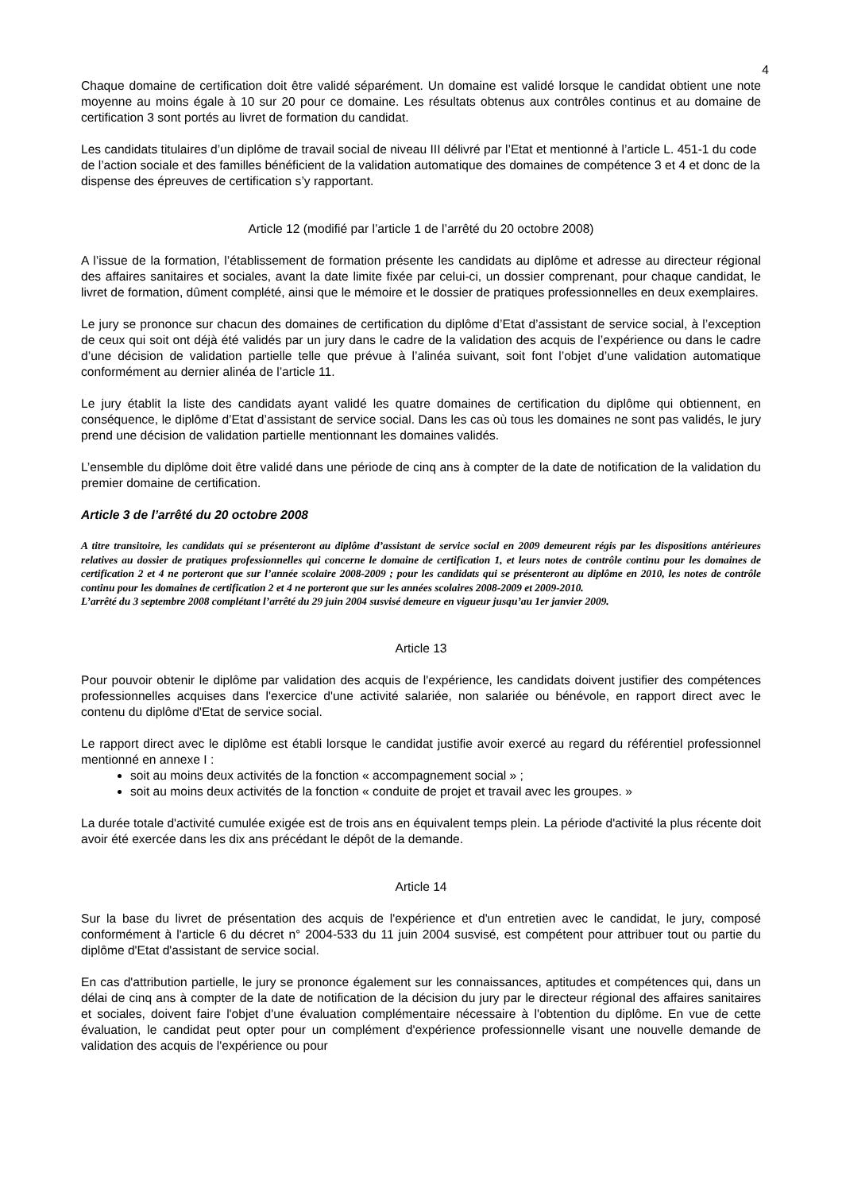4
Chaque domaine de certification doit être validé séparément. Un domaine est validé lorsque le candidat obtient une note moyenne au moins égale à 10 sur 20 pour ce domaine. Les résultats obtenus aux contrôles continus et au domaine de certification 3 sont portés au livret de formation du candidat.
Les candidats titulaires d’un diplôme de travail social de niveau III délivré par l’Etat et mentionné à l’article L. 451-1 du code de l’action sociale et des familles bénéficient de la validation automatique des domaines de compétence 3 et 4 et donc de la dispense des épreuves de certification s’y rapportant.
Article 12 (modifié par l’article 1 de l’arrêté du 20 octobre 2008)
A l’issue de la formation, l’établissement de formation présente les candidats au diplôme et adresse au directeur régional des affaires sanitaires et sociales, avant la date limite fixée par celui-ci, un dossier comprenant, pour chaque candidat, le livret de formation, dûment complété, ainsi que le mémoire et le dossier de pratiques professionnelles en deux exemplaires.
Le jury se prononce sur chacun des domaines de certification du diplôme d’Etat d’assistant de service social, à l’exception de ceux qui soit ont déjà été validés par un jury dans le cadre de la validation des acquis de l’expérience ou dans le cadre d’une décision de validation partielle telle que prévue à l’alinéa suivant, soit font l’objet d’une validation automatique conformément au dernier alinéa de l’article 11.
Le jury établit la liste des candidats ayant validé les quatre domaines de certification du diplôme qui obtiennent, en conséquence, le diplôme d’Etat d’assistant de service social. Dans les cas où tous les domaines ne sont pas validés, le jury prend une décision de validation partielle mentionnant les domaines validés.
L’ensemble du diplôme doit être validé dans une période de cinq ans à compter de la date de notification de la validation du premier domaine de certification.
Article 3 de l’arrêté du 20 octobre 2008
A titre transitoire, les candidats qui se présenteront au diplôme d’assistant de service social en 2009 demeurent régis par les dispositions antérieures relatives au dossier de pratiques professionnelles qui concerne le domaine de certification 1, et leurs notes de contrôle continu pour les domaines de certification 2 et 4 ne porteront que sur l’année scolaire 2008-2009 ; pour les candidats qui se présenteront au diplôme en 2010, les notes de contrôle continu pour les domaines de certification 2 et 4 ne porteront que sur les années scolaires 2008-2009 et 2009-2010.
L’arrêté du 3 septembre 2008 complétant l’arrêté du 29 juin 2004 susvisé demeure en vigueur jusqu’au 1er janvier 2009.
Article 13
Pour pouvoir obtenir le diplôme par validation des acquis de l'expérience, les candidats doivent justifier des compétences professionnelles acquises dans l'exercice d'une activité salariée, non salariée ou bénévole, en rapport direct avec le contenu du diplôme d'Etat de service social.
Le rapport direct avec le diplôme est établi lorsque le candidat justifie avoir exercé au regard du référentiel professionnel mentionné en annexe I :
soit au moins deux activités de la fonction « accompagnement social » ;
soit au moins deux activités de la fonction « conduite de projet et travail avec les groupes. »
La durée totale d'activité cumulée exigée est de trois ans en équivalent temps plein. La période d'activité la plus récente doit avoir été exercée dans les dix ans précédant le dépôt de la demande.
Article 14
Sur la base du livret de présentation des acquis de l'expérience et d'un entretien avec le candidat, le jury, composé conformément à l'article 6 du décret n° 2004-533 du 11 juin 2004 susvisé, est compétent pour attribuer tout ou partie du diplôme d'Etat d'assistant de service social.
En cas d'attribution partielle, le jury se prononce également sur les connaissances, aptitudes et compétences qui, dans un délai de cinq ans à compter de la date de notification de la décision du jury par le directeur régional des affaires sanitaires et sociales, doivent faire l'objet d'une évaluation complémentaire nécessaire à l'obtention du diplôme. En vue de cette évaluation, le candidat peut opter pour un complément d'expérience professionnelle visant une nouvelle demande de validation des acquis de l'expérience ou pour